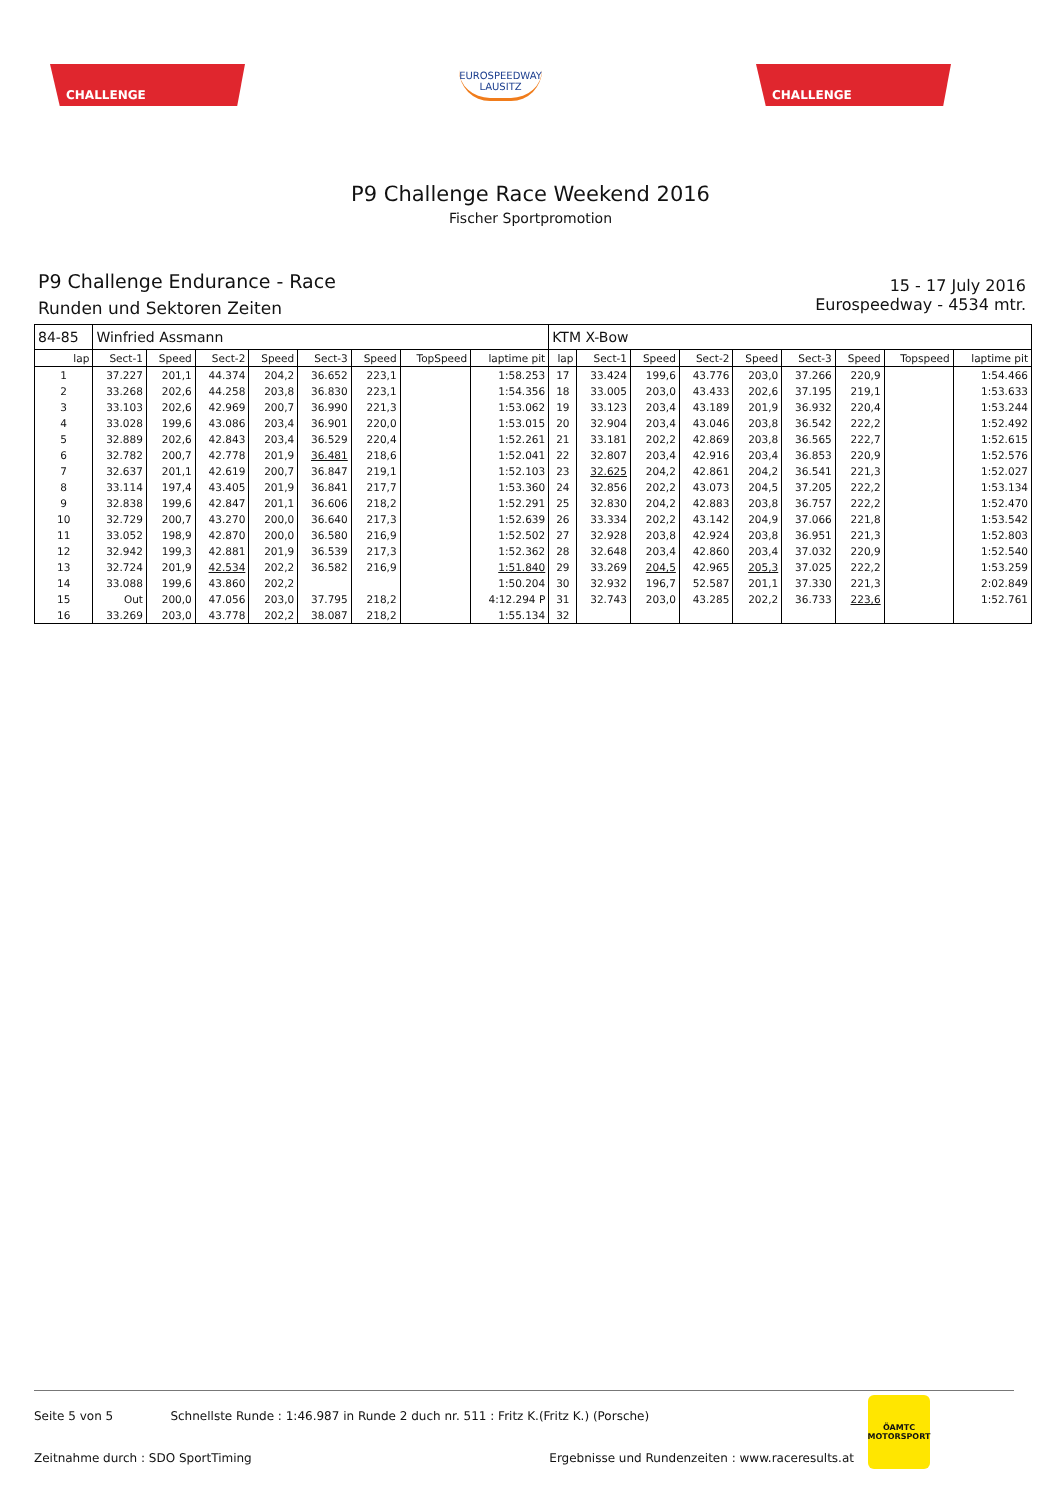CHALLENGE
EUROSPEEDWAY
LAUSITZ
CHALLENGE
P9 Challenge Race Weekend 2016
Fischer Sportpromotion
P9 Challenge Endurance - Race
Runden und Sektoren Zeiten
15 - 17 July 2016
Eurospeedway - 4534 mtr.
| 84-85 | Winfried Assmann | | | | | | | | KTM X-Bow | | | | | | | | |
| lap | Sect-1 | Speed | Sect-2 | Speed | Sect-3 | Speed | TopSpeed | laptime pit | lap | Sect-1 | Speed | Sect-2 | Speed | Sect-3 | Speed | Topspeed | laptime pit |
| 1 | 37.227 | 201,1 | 44.374 | 204,2 | 36.652 | 223,1 | | 1:58.253 | 17 | 33.424 | 199,6 | 43.776 | 203,0 | 37.266 | 220,9 | | 1:54.466 |
| 2 | 33.268 | 202,6 | 44.258 | 203,8 | 36.830 | 223,1 | | 1:54.356 | 18 | 33.005 | 203,0 | 43.433 | 202,6 | 37.195 | 219,1 | | 1:53.633 |
| 3 | 33.103 | 202,6 | 42.969 | 200,7 | 36.990 | 221,3 | | 1:53.062 | 19 | 33.123 | 203,4 | 43.189 | 201,9 | 36.932 | 220,4 | | 1:53.244 |
| 4 | 33.028 | 199,6 | 43.086 | 203,4 | 36.901 | 220,0 | | 1:53.015 | 20 | 32.904 | 203,4 | 43.046 | 203,8 | 36.542 | 222,2 | | 1:52.492 |
| 5 | 32.889 | 202,6 | 42.843 | 203,4 | 36.529 | 220,4 | | 1:52.261 | 21 | 33.181 | 202,2 | 42.869 | 203,8 | 36.565 | 222,7 | | 1:52.615 |
| 6 | 32.782 | 200,7 | 42.778 | 201,9 | 36.481 | 218,6 | | 1:52.041 | 22 | 32.807 | 203,4 | 42.916 | 203,4 | 36.853 | 220,9 | | 1:52.576 |
| 7 | 32.637 | 201,1 | 42.619 | 200,7 | 36.847 | 219,1 | | 1:52.103 | 23 | 32.625 | 204,2 | 42.861 | 204,2 | 36.541 | 221,3 | | 1:52.027 |
| 8 | 33.114 | 197,4 | 43.405 | 201,9 | 36.841 | 217,7 | | 1:53.360 | 24 | 32.856 | 202,2 | 43.073 | 204,5 | 37.205 | 222,2 | | 1:53.134 |
| 9 | 32.838 | 199,6 | 42.847 | 201,1 | 36.606 | 218,2 | | 1:52.291 | 25 | 32.830 | 204,2 | 42.883 | 203,8 | 36.757 | 222,2 | | 1:52.470 |
| 10 | 32.729 | 200,7 | 43.270 | 200,0 | 36.640 | 217,3 | | 1:52.639 | 26 | 33.334 | 202,2 | 43.142 | 204,9 | 37.066 | 221,8 | | 1:53.542 |
| 11 | 33.052 | 198,9 | 42.870 | 200,0 | 36.580 | 216,9 | | 1:52.502 | 27 | 32.928 | 203,8 | 42.924 | 203,8 | 36.951 | 221,3 | | 1:52.803 |
| 12 | 32.942 | 199,3 | 42.881 | 201,9 | 36.539 | 217,3 | | 1:52.362 | 28 | 32.648 | 203,4 | 42.860 | 203,4 | 37.032 | 220,9 | | 1:52.540 |
| 13 | 32.724 | 201,9 | 42.534 | 202,2 | 36.582 | 216,9 | | 1:51.840 | 29 | 33.269 | 204,5 | 42.965 | 205,3 | 37.025 | 222,2 | | 1:53.259 |
| 14 | 33.088 | 199,6 | 43.860 | 202,2 | | | | 1:50.204 | 30 | 32.932 | 196,7 | 52.587 | 201,1 | 37.330 | 221,3 | | 2:02.849 |
| 15 | Out | 200,0 | 47.056 | 203,0 | 37.795 | 218,2 | | 4:12.294 P | 31 | 32.743 | 203,0 | 43.285 | 202,2 | 36.733 | 223,6 | | 1:52.761 |
| 16 | 33.269 | 203,0 | 43.778 | 202,2 | 38.087 | 218,2 | | 1:55.134 | 32 | | | | | | | | |
Seite 5 von 5 Schnellste Runde : 1:46.987 in Runde 2 duch nr. 511 : Fritz K.(Fritz K.) (Porsche)
Zeitnahme durch : SDO SportTiming Ergebnisse und Rundenzeiten : www.raceresults.at
ÖAMTC
MOTORSPORT